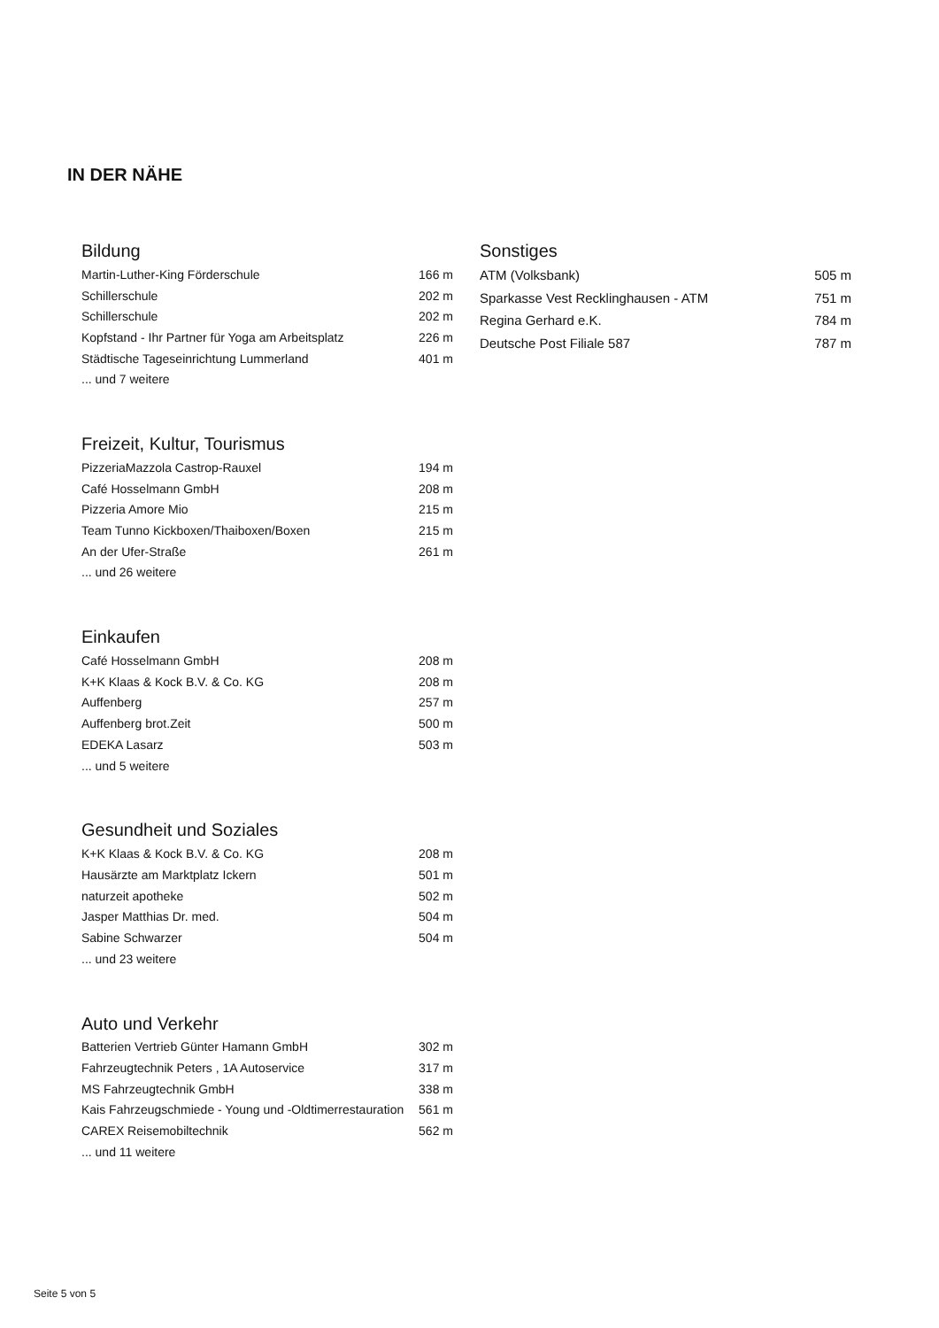IN DER NÄHE
Bildung
| Martin-Luther-King Förderschule | 166 m |
| Schillerschule | 202 m |
| Schillerschule | 202 m |
| Kopfstand - Ihr Partner für Yoga am Arbeitsplatz | 226 m |
| Städtische Tageseinrichtung Lummerland | 401 m |
| ... und 7 weitere | |
Freizeit, Kultur, Tourismus
| PizzeriaMazzola Castrop-Rauxel | 194 m |
| Café Hosselmann GmbH | 208 m |
| Pizzeria Amore Mio | 215 m |
| Team Tunno Kickboxen/Thaiboxen/Boxen | 215 m |
| An der Ufer-Straße | 261 m |
| ... und 26 weitere | |
Einkaufen
| Café Hosselmann GmbH | 208 m |
| K+K Klaas & Kock B.V. & Co. KG | 208 m |
| Auffenberg | 257 m |
| Auffenberg brot.Zeit | 500 m |
| EDEKA Lasarz | 503 m |
| ... und 5 weitere | |
Gesundheit und Soziales
| K+K Klaas & Kock B.V. & Co. KG | 208 m |
| Hausärzte am Marktplatz Ickern | 501 m |
| naturzeit apotheke | 502 m |
| Jasper Matthias Dr. med. | 504 m |
| Sabine Schwarzer | 504 m |
| ... und 23 weitere | |
Auto und Verkehr
| Batterien Vertrieb Günter Hamann GmbH | 302 m |
| Fahrzeugtechnik Peters , 1A Autoservice | 317 m |
| MS Fahrzeugtechnik GmbH | 338 m |
| Kais Fahrzeugschmiede - Young und -Oldtimerrestauration | 561 m |
| CAREX Reisemobiltechnik | 562 m |
| ... und 11 weitere | |
Sonstiges
| ATM (Volksbank) | 505 m |
| Sparkasse Vest Recklinghausen - ATM | 751 m |
| Regina Gerhard e.K. | 784 m |
| Deutsche Post Filiale 587 | 787 m |
Seite 5 von 5